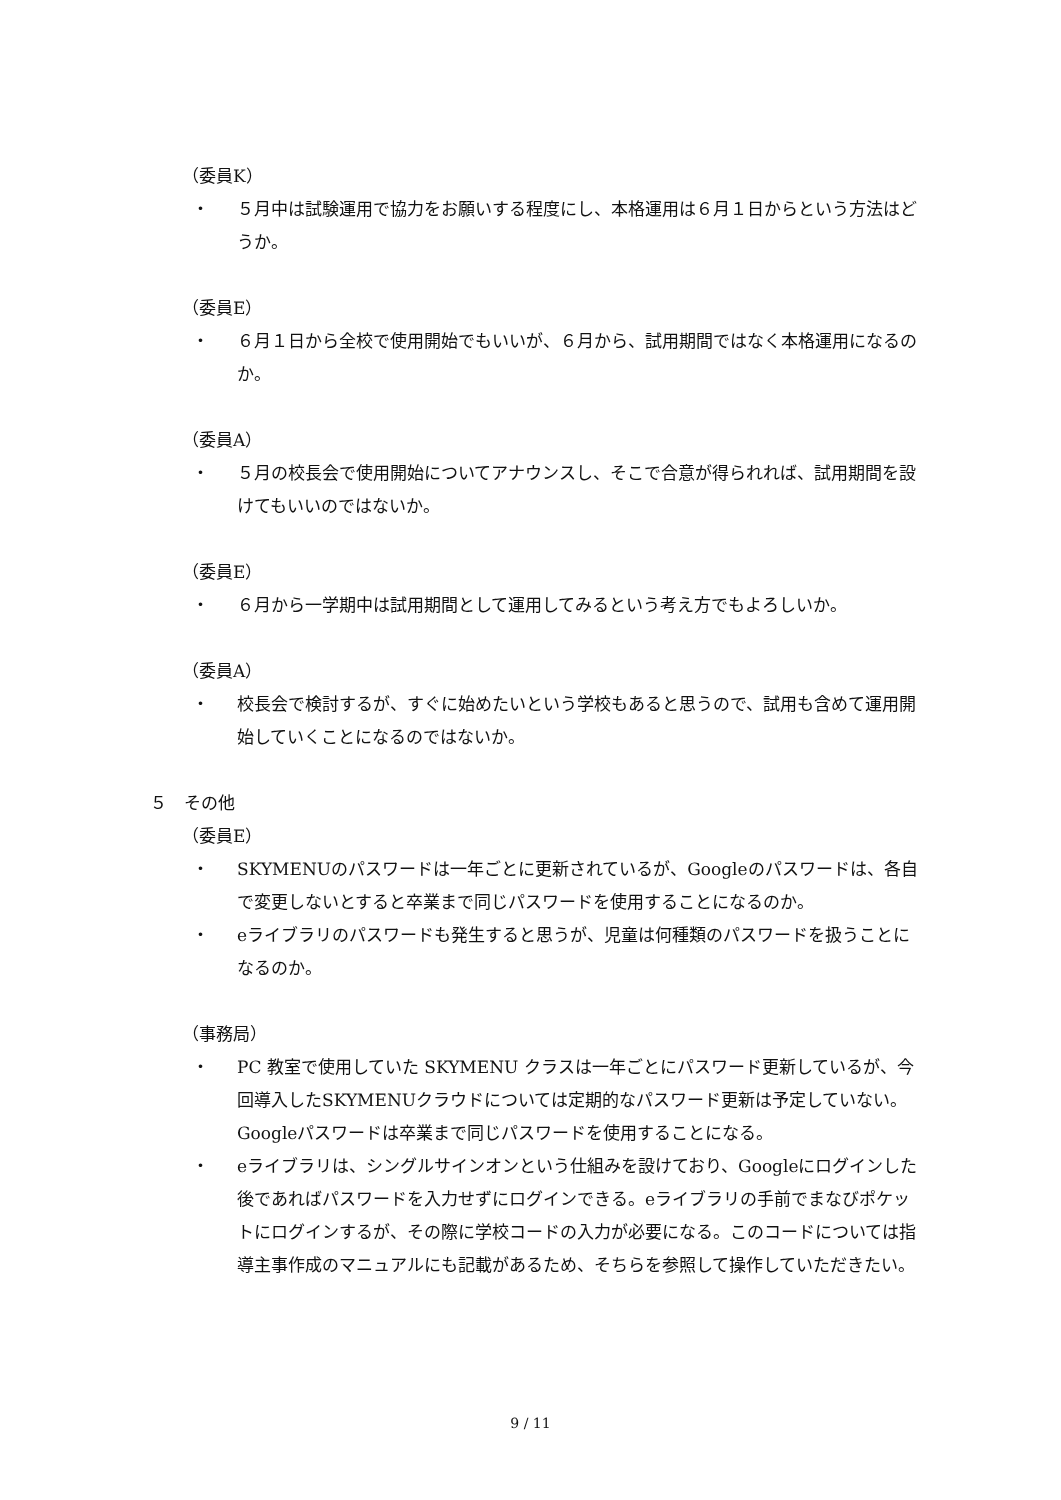（委員K）
・ ５月中は試験運用で協力をお願いする程度にし、本格運用は６月１日からという方法はどうか。
（委員E）
・ ６月１日から全校で使用開始でもいいが、６月から、試用期間ではなく本格運用になるのか。
（委員A）
・ ５月の校長会で使用開始についてアナウンスし、そこで合意が得られれば、試用期間を設けてもいいのではないか。
（委員E）
・ ６月から一学期中は試用期間として運用してみるという考え方でもよろしいか。
（委員A）
・ 校長会で検討するが、すぐに始めたいという学校もあると思うので、試用も含めて運用開始していくことになるのではないか。
５　その他
（委員E）
・ SKYMENUのパスワードは一年ごとに更新されているが、Googleのパスワードは、各自で変更しないとすると卒業まで同じパスワードを使用することになるのか。
・ eライブラリのパスワードも発生すると思うが、児童は何種類のパスワードを扱うことになるのか。
（事務局）
・ PC 教室で使用していた SKYMENU クラスは一年ごとにパスワード更新しているが、今回導入したSKYMENUクラウドについては定期的なパスワード更新は予定していない。Googleパスワードは卒業まで同じパスワードを使用することになる。
・ eライブラリは、シングルサインオンという仕組みを設けており、Googleにログインした後であればパスワードを入力せずにログインできる。eライブラリの手前でまなびポケットにログインするが、その際に学校コードの入力が必要になる。このコードについては指導主事作成のマニュアルにも記載があるため、そちらを参照して操作していただきたい。
9 / 11